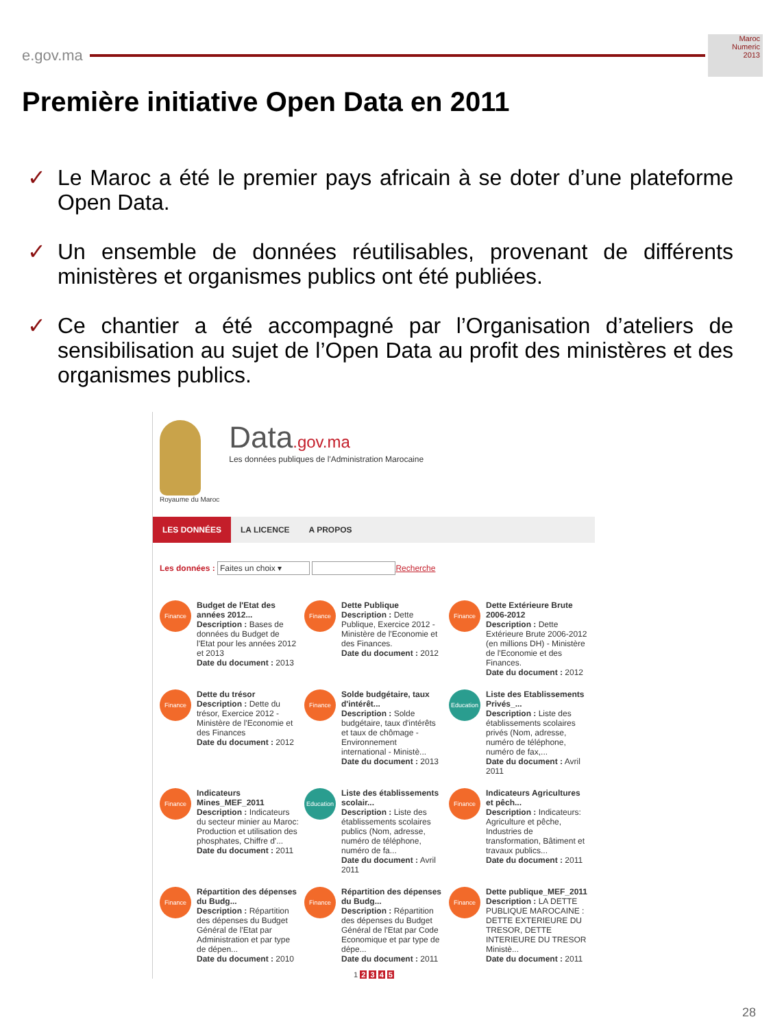e.gov.ma
Maroc
Numeric
2013
Première initiative Open Data en 2011
✓ Le Maroc a été le premier pays africain à se doter d’une plateforme Open Data.
✓ Un ensemble de données réutilisables, provenant de différents ministères et organismes publics ont été publiées.
✓ Ce chantier a été accompagné par l’Organisation d’ateliers de sensibilisation au sujet de l’Open Data au profit des ministères et des organismes publics.
Royaume du Maroc
Data.gov.ma
Les données publiques de l'Administration Marocaine
LES DONNÉES LA LICENCE A PROPOS
Les données : Faites un choix ▾ Recherche
Finance
Budget de l'Etat des années 2012...
Description : Bases de données du Budget de l'Etat pour les années 2012 et 2013
Date du document : 2013
Finance
Dette Publique
Description : Dette Publique, Exercice 2012 - Ministère de l'Economie et des Finances.
Date du document : 2012
Finance
Dette Extérieure Brute 2006-2012
Description : Dette Extérieure Brute 2006-2012 (en millions DH) - Ministère de l'Economie et des Finances.
Date du document : 2012
Finance
Dette du trésor
Description : Dette du trésor, Exercice 2012 - Ministère de l'Economie et des Finances
Date du document : 2012
Finance
Solde budgétaire, taux d'intérêt...
Description : Solde budgétaire, taux d'intérêts et taux de chômage - Environnement international - Ministè...
Date du document : 2013
Education
Liste des Etablissements Privés_...
Description : Liste des établissements scolaires privés (Nom, adresse, numéro de téléphone, numéro de fax,...
Date du document : Avril 2011
Finance
Indicateurs Mines_MEF_2011
Description : Indicateurs du secteur minier au Maroc: Production et utilisation des phosphates, Chiffre d'...
Date du document : 2011
Education
Liste des établissements scolair...
Description : Liste des établissements scolaires publics (Nom, adresse, numéro de téléphone, numéro de fa...
Date du document : Avril 2011
Finance
Indicateurs Agricultures et pêch...
Description : Indicateurs: Agriculture et pêche, Industries de transformation, Bâtiment et travaux publics...
Date du document : 2011
Finance
Répartition des dépenses du Budg...
Description : Répartition des dépenses du Budget Général de l'Etat par Administration et par type de dépen...
Date du document : 2010
Finance
Répartition des dépenses du Budg...
Description : Répartition des dépenses du Budget Général de l'Etat par Code Economique et par type de dépe...
Date du document : 2011
Finance
Dette publique_MEF_2011
Description : LA DETTE PUBLIQUE MAROCAINE : DETTE EXTERIEURE DU TRESOR, DETTE INTERIEURE DU TRESOR Ministè...
Date du document : 2011
1 2 3 4 5
28